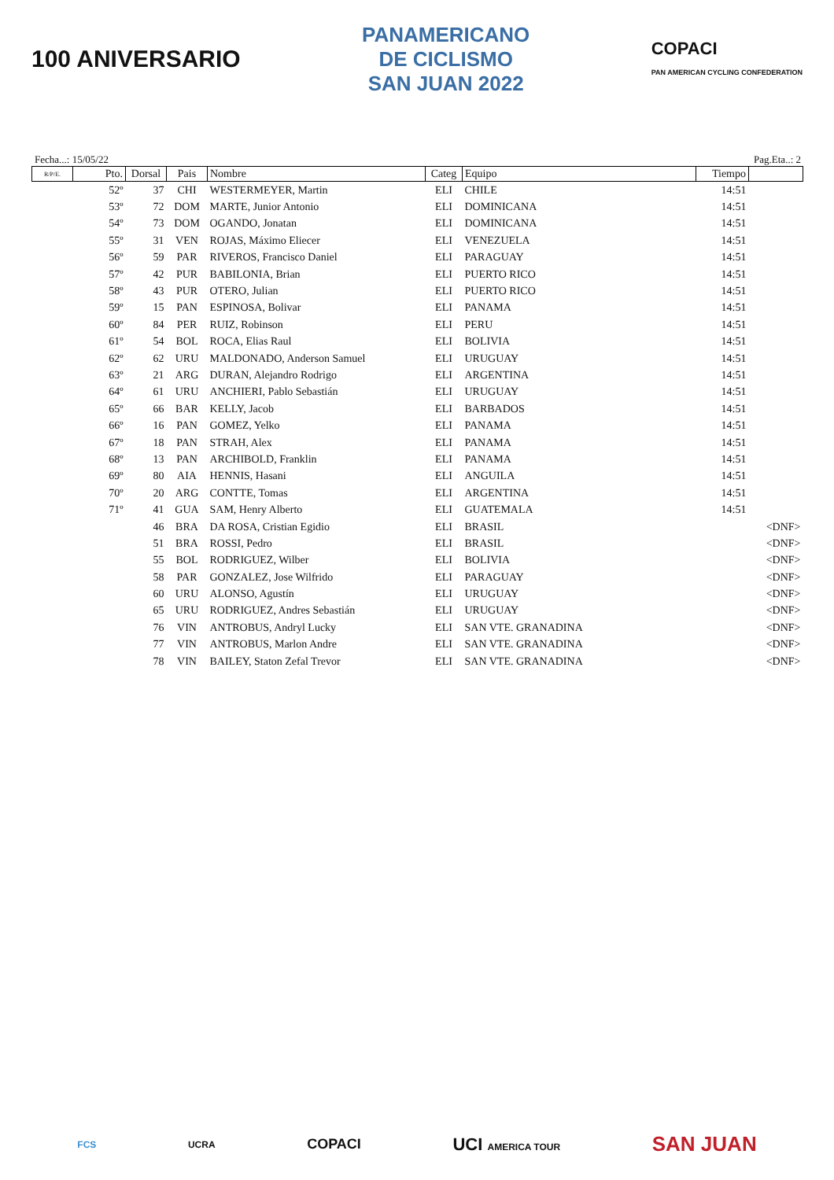100 ANIVERSARIO
PANAMERICANO
DE CICLISMO
SAN JUAN 2022
COPACI
PAN AMERICAN CYCLING CONFEDERATION
Fecha...: 15/05/22 Pag.Eta..: 2
| R/P/E. | Pto. | Dorsal | Pais | Nombre | Categ | Equipo | Tiempo | |
| --- | --- | --- | --- | --- | --- | --- | --- | --- |
| | 52º | 37 | CHI | WESTERMEYER, Martin | ELI | CHILE | 14:51 | |
| | 53º | 72 | DOM | MARTE, Junior Antonio | ELI | DOMINICANA | 14:51 | |
| | 54º | 73 | DOM | OGANDO, Jonatan | ELI | DOMINICANA | 14:51 | |
| | 55º | 31 | VEN | ROJAS, Máximo Eliecer | ELI | VENEZUELA | 14:51 | |
| | 56º | 59 | PAR | RIVEROS, Francisco Daniel | ELI | PARAGUAY | 14:51 | |
| | 57º | 42 | PUR | BABILONIA, Brian | ELI | PUERTO RICO | 14:51 | |
| | 58º | 43 | PUR | OTERO, Julian | ELI | PUERTO RICO | 14:51 | |
| | 59º | 15 | PAN | ESPINOSA, Bolivar | ELI | PANAMA | 14:51 | |
| | 60º | 84 | PER | RUIZ, Robinson | ELI | PERU | 14:51 | |
| | 61º | 54 | BOL | ROCA, Elias Raul | ELI | BOLIVIA | 14:51 | |
| | 62º | 62 | URU | MALDONADO, Anderson Samuel | ELI | URUGUAY | 14:51 | |
| | 63º | 21 | ARG | DURAN, Alejandro Rodrigo | ELI | ARGENTINA | 14:51 | |
| | 64º | 61 | URU | ANCHIERI, Pablo Sebastián | ELI | URUGUAY | 14:51 | |
| | 65º | 66 | BAR | KELLY, Jacob | ELI | BARBADOS | 14:51 | |
| | 66º | 16 | PAN | GOMEZ, Yelko | ELI | PANAMA | 14:51 | |
| | 67º | 18 | PAN | STRAH, Alex | ELI | PANAMA | 14:51 | |
| | 68º | 13 | PAN | ARCHIBOLD, Franklin | ELI | PANAMA | 14:51 | |
| | 69º | 80 | AIA | HENNIS, Hasani | ELI | ANGUILA | 14:51 | |
| | 70º | 20 | ARG | CONTTE, Tomas | ELI | ARGENTINA | 14:51 | |
| | 71º | 41 | GUA | SAM, Henry Alberto | ELI | GUATEMALA | 14:51 | |
| | | 46 | BRA | DA ROSA, Cristian Egidio | ELI | BRASIL | | <DNF> |
| | | 51 | BRA | ROSSI, Pedro | ELI | BRASIL | | <DNF> |
| | | 55 | BOL | RODRIGUEZ, Wilber | ELI | BOLIVIA | | <DNF> |
| | | 58 | PAR | GONZALEZ, Jose Wilfrido | ELI | PARAGUAY | | <DNF> |
| | | 60 | URU | ALONSO, Agustín | ELI | URUGUAY | | <DNF> |
| | | 65 | URU | RODRIGUEZ, Andres Sebastián | ELI | URUGUAY | | <DNF> |
| | | 76 | VIN | ANTROBUS, Andryl Lucky | ELI | SAN VTE. GRANADINA | | <DNF> |
| | | 77 | VIN | ANTROBUS, Marlon Andre | ELI | SAN VTE. GRANADINA | | <DNF> |
| | | 78 | VIN | BAILEY, Staton Zefal Trevor | ELI | SAN VTE. GRANADINA | | <DNF> |
FCS UCRA COPACI UCI AMERICA TOUR SAN JUAN